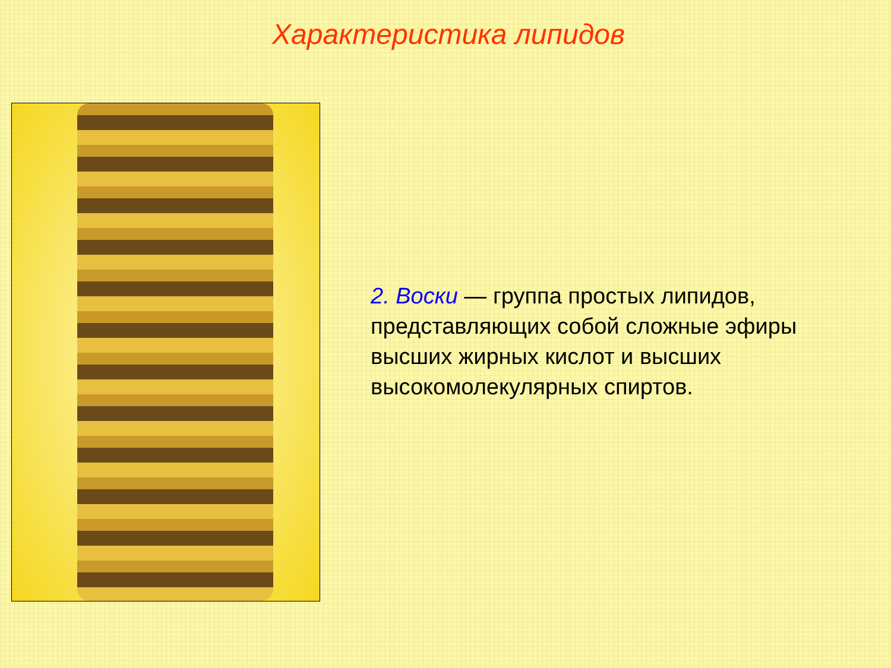Характеристика липидов
2. Воски — группа простых липидов, представляющих собой сложные эфиры высших жирных кислот и высших высокомолекулярных спиртов.